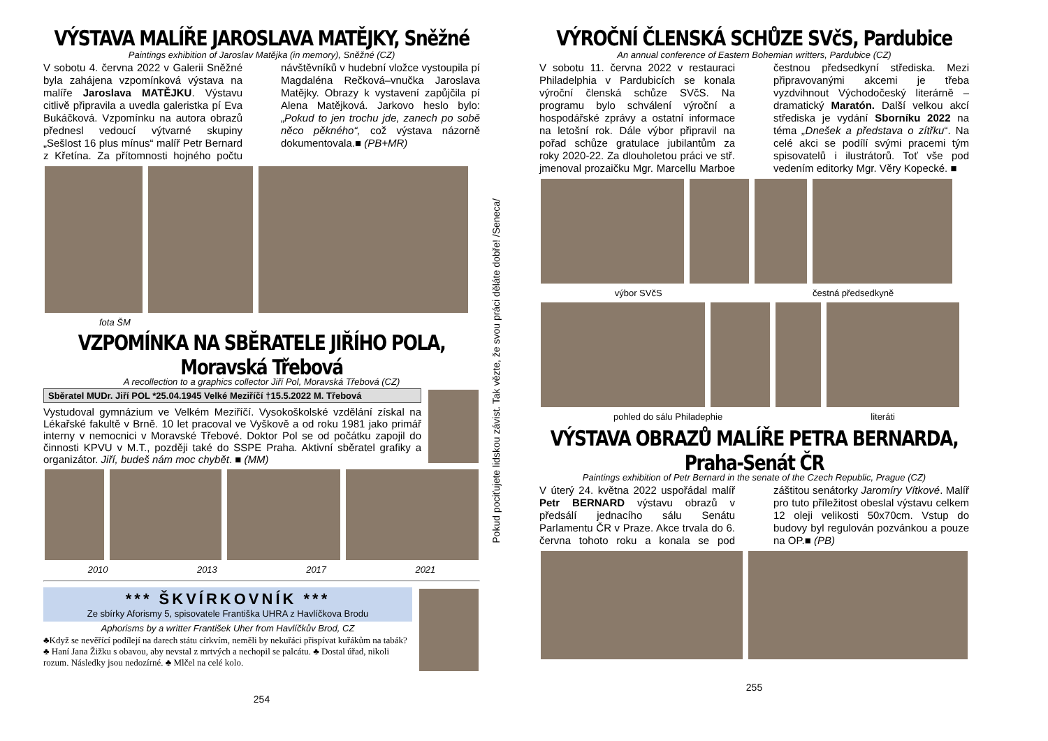VÝSTAVA MALÍŘE JAROSLAVA MATĚJKY, Sněžné
Paintings exhibition of Jaroslav Matějka (in memory), Sněžné (CZ)
V sobotu 4. června 2022 v Galerii Sněžné byla zahájena vzpomínková výstava na malíře Jaroslava MATĚJKU. Výstavu citlivě připravila a uvedla galeristka pí Eva Bukáčková. Vzpomínku na autora obrazů přednesl vedoucí výtvarné skupiny „Sešlost 16 plus mínus“ malíř Petr Bernard z Křetína. Za přítomnosti hojného počtu návštěvníků v hudební vložce vystoupila pí Magdaléna Rečková–vnučka Jaroslava Matějky. Obrazy k vystavení zapůjčila pí Alena Matějková. Jarkovo heslo bylo: „Pokud to jen trochu jde, zanech po sobě něco pěkného“, což výstava názorně dokumentovala.■ (PB+MR)
fota ŠM
VZPOMÍNKA NA SBĚRATELE JIŘÍHO POLA, Moravská Třebová
A recollection to a graphics collector Jiří Pol, Moravská Třebová (CZ)
Sběratel MUDr. Jiří POL *25.04.1945 Velké Meziříčí †15.5.2022 M. Třebová
Vystudoval gymnázium ve Velkém Meziříčí. Vysokoškolské vzdělání získal na Lékařské fakultě v Brně. 10 let pracoval ve Vyškově a od roku 1981 jako primář interny v nemocnici v Moravské Třebové. Doktor Pol se od počátku zapojil do činnosti KPVU v M.T., později také do SSPE Praha. Aktivní sběratel grafiky a organizátor. Jiří, budeš nám moc chybět. ■ (MM)
2010 2013 2017 2021
*** ŠKVÍRKOVNÍK ***
Ze sbírky Aforismy 5, spisovatele Františka UHRA z Havlíčkova Brodu
Aphorisms by a writter František Uher from Havlíčkův Brod, CZ
♣Když se nevěřící podílejí na darech státu církvím, neměli by nekuřáci přispívat kuřákům na tabák? ♣ Haní Jana Žižku s obavou, aby nevstal z mrtvých a nechopil se palcátu. ♣ Dostal úřad, nikoli rozum. Následky jsou nedozírné. ♣ Mlčel na celé kolo.
254
Pokud pociťujete lidskou závist. Tak vězte, že svou práci děláte dobře! /Seneca/
VÝROČNÍ ČLENSKÁ SCHŮZE SVčS, Pardubice
An annual conference of Eastern Bohemian writters, Pardubice (CZ)
V sobotu 11. června 2022 v restauraci Philadelphia v Pardubicích se konala výroční členská schůze SVčS. Na programu bylo schválení výroční a hospodářské zprávy a ostatní informace na letošní rok. Dále výbor připravil na pořad schůze gratulace jubilantům za roky 2020-22. Za dlouholetou práci ve stř. jmenoval prozaičku Mgr. Marcellu Marboe čestnou předsedkyní střediska. Mezi připravovanými akcemi je třeba vyzdvihnout Východočeský literárně – dramatický Maratón. Další velkou akcí střediska je vydání Sborníku 2022 na téma „Dnešek a představa o zítřku“. Na celé akci se podílí svými pracemi tým spisovatelů i ilustrátorů. Toť vše pod vedením editorky Mgr. Věry Kopecké. ■
výbor SVčS čestná předsedkyně
pohled do sálu Philadephie literáti
VÝSTAVA OBRAZŮ MALÍŘE PETRA BERNARDA, Praha-Senát ČR
Paintings exhibition of Petr Bernard in the senate of the Czech Republic, Prague (CZ)
V úterý 24. května 2022 uspořádal malíř Petr BERNARD výstavu obrazů v předsálí jednacího sálu Senátu Parlamentu ČR v Praze. Akce trvala do 6. června tohoto roku a konala se pod záštitou senátorky Jaromíry Vítkové. Malíř pro tuto příležitost obeslal výstavu celkem 12 oleji velikosti 50x70cm. Vstup do budovy byl regulován pozvánkou a pouze na OP.■ (PB)
255